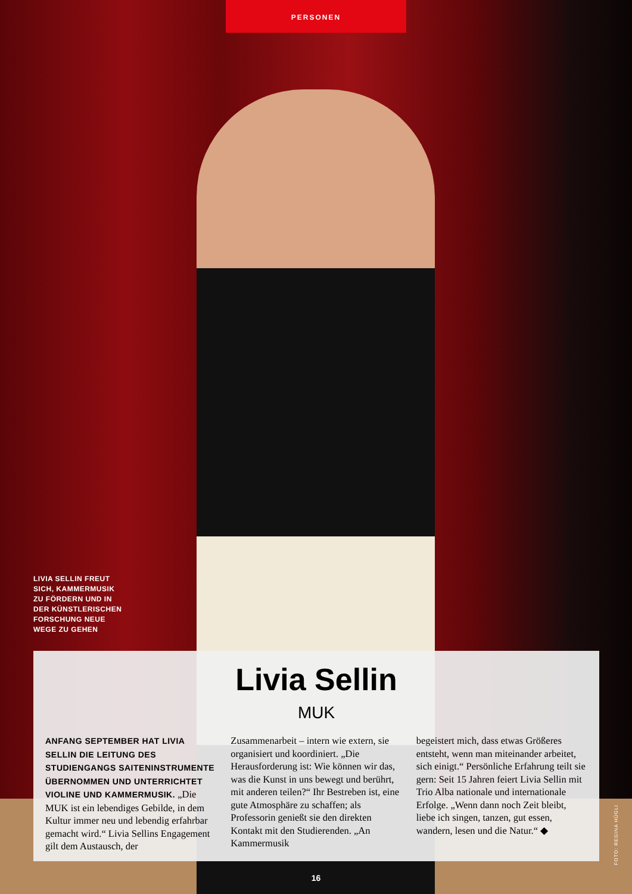PERSONEN
LIVIA SELLIN FREUT
SICH, KAMMERMUSIK
ZU FÖRDERN UND IN
DER KÜNSTLERISCHEN
FORSCHUNG NEUE
WEGE ZU GEHEN
Livia Sellin
MUK
ANFANG SEPTEMBER HAT LIVIA SELLIN DIE LEITUNG DES STUDIENGANGS SAITENINSTRUMENTE ÜBERNOMMEN UND UNTERRICHTET VIOLINE UND KAMMERMUSIK. „Die MUK ist ein lebendiges Gebilde, in dem Kultur immer neu und lebendig erfahrbar gemacht wird.“ Livia Sellins Engagement gilt dem Austausch, der
Zusammenarbeit – intern wie extern, sie organisiert und koordiniert. „Die Herausforderung ist: Wie können wir das, was die Kunst in uns bewegt und berührt, mit anderen teilen?“ Ihr Bestreben ist, eine gute Atmosphäre zu schaffen; als Professorin genießt sie den direkten Kontakt mit den Studierenden. „An Kammermusik
begeistert mich, dass etwas Größeres entsteht, wenn man miteinander arbeitet, sich einigt.“ Persönliche Erfahrung teilt sie gern: Seit 15 Jahren feiert Livia Sellin mit Trio Alba nationale und internationale Erfolge. „Wenn dann noch Zeit bleibt, liebe ich singen, tanzen, gut essen, wandern, lesen und die Natur.“ ◆
FOTO: REGINA HÜGLI
16